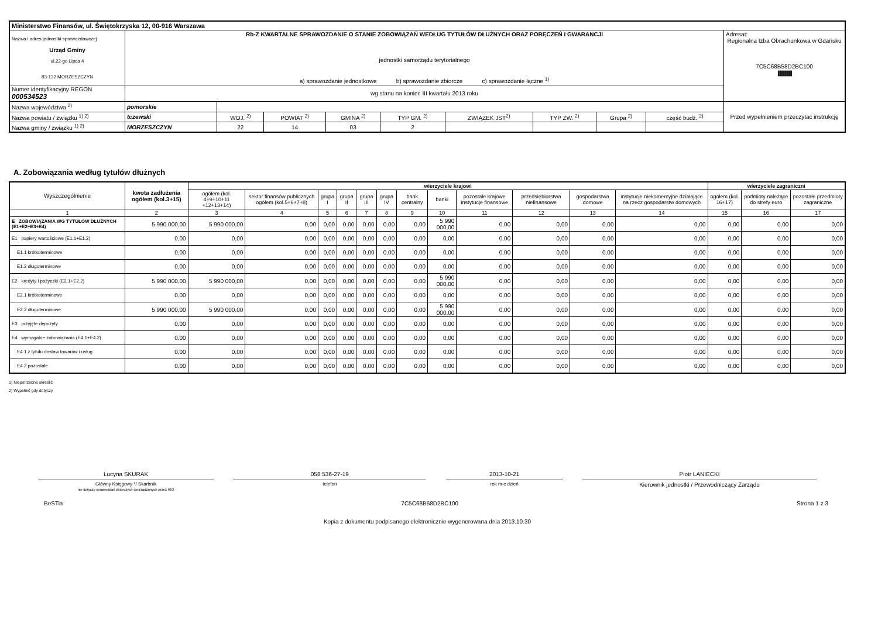| Ministerstwo Finansów, ul. Świętokrzyska 12, 00-916 Warszawa | | | | | | | | | | |
| Nazwa i adres jednostki sprawozdawczej Urząd Gminy ul.22-go Lipca 4 83-132 MORZESZCZYN | Rb-Z KWARTALNE SPRAWOZDANIE O STANIE ZOBOWIĄZAŃ WEDŁUG TYTUŁÓW DŁUŻNYCH ORAZ PORĘCZEŃ I GWARANCJI jednostki samorządu terytorialnego a) sprawozdanie jednostkowe b) sprawozdanie zbiorcze c) sprawozdanie łączne <sup>1)</sup> | | | | | | | | | Adresat: Regionalna Izba Obrachunkowa w Gdańsku 7C5C68B58D2BC100 //////////////////////////////////////// |
| Numer identyfikacyjny REGON 000534523 | wg stanu na koniec III kwartału 2013 roku | | | | | | | | | |
| Nazwa województwa <sup>2)</sup> | pomorskie | | | | | | | | | Przed wypełnieniem przeczytać instrukcję |
| Nazwa powiatu / związku <sup>1) 2)</sup> | tczewski | WOJ. <sup>2)</sup> | POWIAT <sup>2)</sup> | GMINA <sup>2)</sup> | TYP GM. <sup>2)</sup> | ZWIĄZEK JST<sup>2)</sup> | TYP ZW. <sup>2)</sup> | Grupa <sup>2)</sup> | część budż. <sup>2)</sup> | |
| Nazwa gminy / związku <sup>1) 2)</sup> | MORZESZCZYN | 22 | 14 | 03 | 2 | | | | | |
A. Zobowiązania według tytułów dłużnych
| Wyszczególnienie | kwota zadłużenia ogółem (kol.3+15) | wierzyciele krajowi | | | | | | | | | | | | wierzyciele zagraniczni | | |
| --- | --- | --- | --- | --- | --- | --- | --- | --- | --- | --- | --- | --- | --- | --- | --- | --- |
| | | ogółem (kol. 4+9+10+11 +12+13+14) | sektor finansów publicznych ogółem (kol.5+6+7+8) | grupa I | grupa II | grupa III | grupa IV | bank centralny | banki | pozostałe krajowe instytucje finansowe | przedsiębiorstwa niefinansowe | gospodarstwa domowe | instytucje niekomercyjne działające na rzecz gospodarstw domowych | ogółem (kol. 16+17) | podmioty należące do strefy euro | pozostałe przedmioty zagraniczne |
| 1 | 2 | 3 | 4 | 5 | 6 | 7 | 8 | 9 | 10 | 11 | 12 | 13 | 14 | 15 | 16 | 17 |
| E ZOBOWIĄZANIA WG TYTUŁÓW DŁUŻNYCH (E1+E2+E3+E4) | 5 990 000,00 | 5 990 000,00 | 0,00 | 0,00 | 0,00 | 0,00 | 0,00 | 0,00 | 5 990 000,00 | 0,00 | 0,00 | 0,00 | 0,00 | 0,00 | 0,00 | 0,00 |
| E1 papiery wartościowe (E1.1+E1.2) | 0,00 | 0,00 | 0,00 | 0,00 | 0,00 | 0,00 | 0,00 | 0,00 | 0,00 | 0,00 | 0,00 | 0,00 | 0,00 | 0,00 | 0,00 | 0,00 |
| E1.1 krótkoterminowe | 0,00 | 0,00 | 0,00 | 0,00 | 0,00 | 0,00 | 0,00 | 0,00 | 0,00 | 0,00 | 0,00 | 0,00 | 0,00 | 0,00 | 0,00 | 0,00 |
| E1.2 długoterminowe | 0,00 | 0,00 | 0,00 | 0,00 | 0,00 | 0,00 | 0,00 | 0,00 | 0,00 | 0,00 | 0,00 | 0,00 | 0,00 | 0,00 | 0,00 | 0,00 |
| E2 kredyty i pożyczki (E2.1+E2.2) | 5 990 000,00 | 5 990 000,00 | 0,00 | 0,00 | 0,00 | 0,00 | 0,00 | 0,00 | 5 990 000,00 | 0,00 | 0,00 | 0,00 | 0,00 | 0,00 | 0,00 | 0,00 |
| E2.1 krótkoterminowe | 0,00 | 0,00 | 0,00 | 0,00 | 0,00 | 0,00 | 0,00 | 0,00 | 0,00 | 0,00 | 0,00 | 0,00 | 0,00 | 0,00 | 0,00 | 0,00 |
| E2.2 długoterminowe | 5 990 000,00 | 5 990 000,00 | 0,00 | 0,00 | 0,00 | 0,00 | 0,00 | 0,00 | 5 990 000,00 | 0,00 | 0,00 | 0,00 | 0,00 | 0,00 | 0,00 | 0,00 |
| E3 przyjęte depozyty | 0,00 | 0,00 | 0,00 | 0,00 | 0,00 | 0,00 | 0,00 | 0,00 | 0,00 | 0,00 | 0,00 | 0,00 | 0,00 | 0,00 | 0,00 | 0,00 |
| E4 wymagalne zobowiązania (E4.1+E4.2) | 0,00 | 0,00 | 0,00 | 0,00 | 0,00 | 0,00 | 0,00 | 0,00 | 0,00 | 0,00 | 0,00 | 0,00 | 0,00 | 0,00 | 0,00 | 0,00 |
| E4.1 z tytułu dostaw towarów i usług | 0,00 | 0,00 | 0,00 | 0,00 | 0,00 | 0,00 | 0,00 | 0,00 | 0,00 | 0,00 | 0,00 | 0,00 | 0,00 | 0,00 | 0,00 | 0,00 |
| E4.2 pozostałe | 0,00 | 0,00 | 0,00 | 0,00 | 0,00 | 0,00 | 0,00 | 0,00 | 0,00 | 0,00 | 0,00 | 0,00 | 0,00 | 0,00 | 0,00 | 0,00 |
1) Niepotrzebne skreślić
2) Wypełnić gdy dotyczy
Lucyna SKURAK
Główny Księgowy */ Skarbnik
nie dotyczy sprawozdań zbiorczych sporządzonych przez RIO
058 536-27-19
telefon
2013-10-21
rok m-c dzień
Piotr LANIECKI
Kierownik jednostki / Przewodniczący Zarządu
BeSTia 7C5C68B58D2BC100 Strona 1 z 3
Kopia z dokumentu podpisanego elektronicznie wygenerowana dnia 2013.10.30